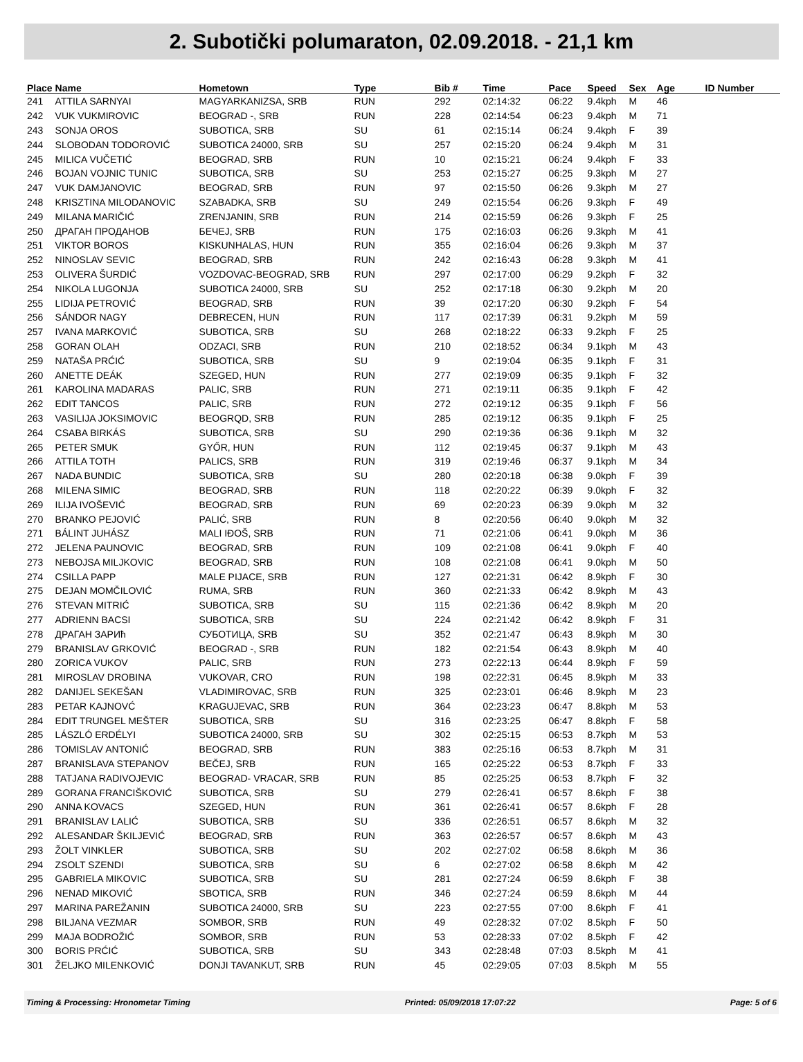2. Subotički polumaraton, 02.09.2018. - 21,1 km
| Place | Name | Hometown | Type | Bib # | Time | Pace | Speed | Sex | Age | ID Number |
| --- | --- | --- | --- | --- | --- | --- | --- | --- | --- | --- |
| 241 | ATTILA SARNYAI | MAGYARKANIZSA, SRB | RUN | 292 | 02:14:32 | 06:22 | 9.4kph | M | 46 | |
| 242 | VUK VUKMIROVIC | BEOGRAD -, SRB | RUN | 228 | 02:14:54 | 06:23 | 9.4kph | M | 71 | |
| 243 | SONJA OROS | SUBOTICA, SRB | SU | 61 | 02:15:14 | 06:24 | 9.4kph | F | 39 | |
| 244 | SLOBODAN TODOROVIĆ | SUBOTICA 24000, SRB | SU | 257 | 02:15:20 | 06:24 | 9.4kph | M | 31 | |
| 245 | MILICA VUČETIĆ | BEOGRAD, SRB | RUN | 10 | 02:15:21 | 06:24 | 9.4kph | F | 33 | |
| 246 | BOJAN VOJNIC TUNIC | SUBOTICA, SRB | SU | 253 | 02:15:27 | 06:25 | 9.3kph | M | 27 | |
| 247 | VUK DAMJANOVIC | BEOGRAD, SRB | RUN | 97 | 02:15:50 | 06:26 | 9.3kph | M | 27 | |
| 248 | KRISZTINA MILODANOVIC | SZABADKA, SRB | SU | 249 | 02:15:54 | 06:26 | 9.3kph | F | 49 | |
| 249 | MILANA MARIČIĆ | ZRENJANIN, SRB | RUN | 214 | 02:15:59 | 06:26 | 9.3kph | F | 25 | |
| 250 | ДРАГАН ПРОДАНОВ | БЕЧЕЈ, SRB | RUN | 175 | 02:16:03 | 06:26 | 9.3kph | M | 41 | |
| 251 | VIKTOR BOROS | KISKUNHALAS, HUN | RUN | 355 | 02:16:04 | 06:26 | 9.3kph | M | 37 | |
| 252 | NINOSLAV SEVIC | BEOGRAD, SRB | RUN | 242 | 02:16:43 | 06:28 | 9.3kph | M | 41 | |
| 253 | OLIVERA ŠURDIĆ | VOZDOVAC-BEOGRAD, SRB | RUN | 297 | 02:17:00 | 06:29 | 9.2kph | F | 32 | |
| 254 | NIKOLA LUGONJA | SUBOTICA 24000, SRB | SU | 252 | 02:17:18 | 06:30 | 9.2kph | M | 20 | |
| 255 | LIDIJA PETROVIĆ | BEOGRAD, SRB | RUN | 39 | 02:17:20 | 06:30 | 9.2kph | F | 54 | |
| 256 | SÁNDOR NAGY | DEBRECEN, HUN | RUN | 117 | 02:17:39 | 06:31 | 9.2kph | M | 59 | |
| 257 | IVANA MARKOVIĆ | SUBOTICA, SRB | SU | 268 | 02:18:22 | 06:33 | 9.2kph | F | 25 | |
| 258 | GORAN OLAH | ODZACI, SRB | RUN | 210 | 02:18:52 | 06:34 | 9.1kph | M | 43 | |
| 259 | NATAŠA PRĆIĆ | SUBOTICA, SRB | SU | 9 | 02:19:04 | 06:35 | 9.1kph | F | 31 | |
| 260 | ANETTE DEÁK | SZEGED, HUN | RUN | 277 | 02:19:09 | 06:35 | 9.1kph | F | 32 | |
| 261 | KAROLINA MADARAS | PALIC, SRB | RUN | 271 | 02:19:11 | 06:35 | 9.1kph | F | 42 | |
| 262 | EDIT TANCOS | PALIC, SRB | RUN | 272 | 02:19:12 | 06:35 | 9.1kph | F | 56 | |
| 263 | VASILIJA JOKSIMOVIC | BEOGRQD, SRB | RUN | 285 | 02:19:12 | 06:35 | 9.1kph | F | 25 | |
| 264 | CSABA BIRKÁS | SUBOTICA, SRB | SU | 290 | 02:19:36 | 06:36 | 9.1kph | M | 32 | |
| 265 | PETER SMUK | GYŐR, HUN | RUN | 112 | 02:19:45 | 06:37 | 9.1kph | M | 43 | |
| 266 | ATTILA TOTH | PALICS, SRB | RUN | 319 | 02:19:46 | 06:37 | 9.1kph | M | 34 | |
| 267 | NADA BUNDIC | SUBOTICA, SRB | SU | 280 | 02:20:18 | 06:38 | 9.0kph | F | 39 | |
| 268 | MILENA SIMIC | BEOGRAD, SRB | RUN | 118 | 02:20:22 | 06:39 | 9.0kph | F | 32 | |
| 269 | ILIJA IVOŠEVIĆ | BEOGRAD, SRB | RUN | 69 | 02:20:23 | 06:39 | 9.0kph | M | 32 | |
| 270 | BRANKO PEJOVIĆ | PALIĆ, SRB | RUN | 8 | 02:20:56 | 06:40 | 9.0kph | M | 32 | |
| 271 | BÁLINT JUHÁSZ | MALI IĐOŠ, SRB | RUN | 71 | 02:21:06 | 06:41 | 9.0kph | M | 36 | |
| 272 | JELENA PAUNOVIC | BEOGRAD, SRB | RUN | 109 | 02:21:08 | 06:41 | 9.0kph | F | 40 | |
| 273 | NEBOJSA MILJKOVIC | BEOGRAD, SRB | RUN | 108 | 02:21:08 | 06:41 | 9.0kph | M | 50 | |
| 274 | CSILLA PAPP | MALE PIJACE, SRB | RUN | 127 | 02:21:31 | 06:42 | 8.9kph | F | 30 | |
| 275 | DEJAN MOMČILOVIĆ | RUMA, SRB | RUN | 360 | 02:21:33 | 06:42 | 8.9kph | M | 43 | |
| 276 | STEVAN MITRIĆ | SUBOTICA, SRB | SU | 115 | 02:21:36 | 06:42 | 8.9kph | M | 20 | |
| 277 | ADRIENN BACSI | SUBOTICA, SRB | SU | 224 | 02:21:42 | 06:42 | 8.9kph | F | 31 | |
| 278 | ДРАГАН ЗАРИћ | СУБОТИЦА, SRB | SU | 352 | 02:21:47 | 06:43 | 8.9kph | M | 30 | |
| 279 | BRANISLAV GRKOVIĆ | BEOGRAD -, SRB | RUN | 182 | 02:21:54 | 06:43 | 8.9kph | M | 40 | |
| 280 | ZORICA VUKOV | PALIC, SRB | RUN | 273 | 02:22:13 | 06:44 | 8.9kph | F | 59 | |
| 281 | MIROSLAV DROBINA | VUKOVAR, CRO | RUN | 198 | 02:22:31 | 06:45 | 8.9kph | M | 33 | |
| 282 | DANIJEL SEKEŠAN | VLADIMIROVAC, SRB | RUN | 325 | 02:23:01 | 06:46 | 8.9kph | M | 23 | |
| 283 | PETAR KAJNOVĆ | KRAGUJEVAC, SRB | RUN | 364 | 02:23:23 | 06:47 | 8.8kph | M | 53 | |
| 284 | EDIT TRUNGEL MEŠTER | SUBOTICA, SRB | SU | 316 | 02:23:25 | 06:47 | 8.8kph | F | 58 | |
| 285 | LÁSZLÓ ERDÉLYI | SUBOTICA 24000, SRB | SU | 302 | 02:25:15 | 06:53 | 8.7kph | M | 53 | |
| 286 | TOMISLAV ANTONIĆ | BEOGRAD, SRB | RUN | 383 | 02:25:16 | 06:53 | 8.7kph | M | 31 | |
| 287 | BRANISLAVA STEPANOV | BEČEJ, SRB | RUN | 165 | 02:25:22 | 06:53 | 8.7kph | F | 33 | |
| 288 | TATJANA RADIVOJEVIC | BEOGRAD- VRACAR, SRB | RUN | 85 | 02:25:25 | 06:53 | 8.7kph | F | 32 | |
| 289 | GORANA FRANCIŠKOVIĆ | SUBOTICA, SRB | SU | 279 | 02:26:41 | 06:57 | 8.6kph | F | 38 | |
| 290 | ANNA KOVACS | SZEGED, HUN | RUN | 361 | 02:26:41 | 06:57 | 8.6kph | F | 28 | |
| 291 | BRANISLAV LALIĆ | SUBOTICA, SRB | SU | 336 | 02:26:51 | 06:57 | 8.6kph | M | 32 | |
| 292 | ALESANDAR ŠKILJEVIĆ | BEOGRAD, SRB | RUN | 363 | 02:26:57 | 06:57 | 8.6kph | M | 43 | |
| 293 | ŽOLT VINKLER | SUBOTICA, SRB | SU | 202 | 02:27:02 | 06:58 | 8.6kph | M | 36 | |
| 294 | ZSOLT SZENDI | SUBOTICA, SRB | SU | 6 | 02:27:02 | 06:58 | 8.6kph | M | 42 | |
| 295 | GABRIELA MIKOVIC | SUBOTICA, SRB | SU | 281 | 02:27:24 | 06:59 | 8.6kph | F | 38 | |
| 296 | NENAD MIKOVIĆ | SBOTICA, SRB | RUN | 346 | 02:27:24 | 06:59 | 8.6kph | M | 44 | |
| 297 | MARINA PAREŽANIN | SUBOTICA 24000, SRB | SU | 223 | 02:27:55 | 07:00 | 8.6kph | F | 41 | |
| 298 | BILJANA VEZMAR | SOMBOR, SRB | RUN | 49 | 02:28:32 | 07:02 | 8.5kph | F | 50 | |
| 299 | MAJA BODROŽIĆ | SOMBOR, SRB | RUN | 53 | 02:28:33 | 07:02 | 8.5kph | F | 42 | |
| 300 | BORIS PRĆIĆ | SUBOTICA, SRB | SU | 343 | 02:28:48 | 07:03 | 8.5kph | M | 41 | |
| 301 | ŽELJKO MILENKOVIĆ | DONJI TAVANKUT, SRB | RUN | 45 | 02:29:05 | 07:03 | 8.5kph | M | 55 | |
Timing & Processing: Hronometar Timing Printed: 05/09/2018 17:07:22 Page: 5 of 6